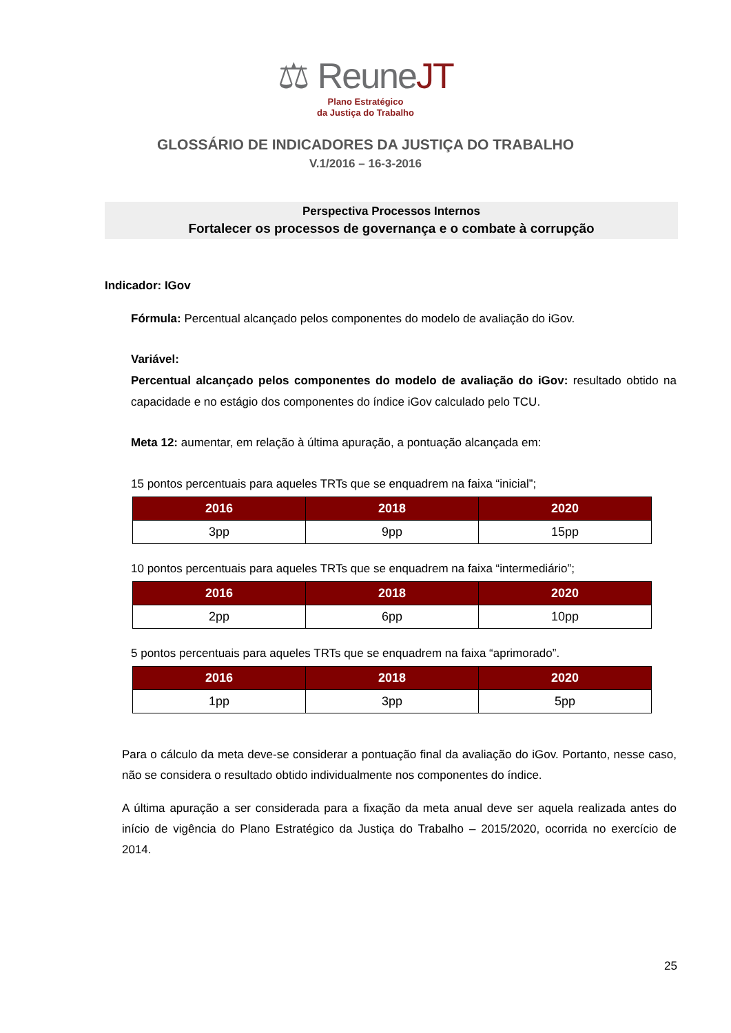⚖ ReuneJT
Plano Estratégico
da Justiça do Trabalho
GLOSSÁRIO DE INDICADORES DA JUSTIÇA DO TRABALHO
V.1/2016 – 16-3-2016
Perspectiva Processos Internos
Fortalecer os processos de governança e o combate à corrupção
Indicador: IGov
Fórmula: Percentual alcançado pelos componentes do modelo de avaliação do iGov.
Variável:
Percentual alcançado pelos componentes do modelo de avaliação do iGov: resultado obtido na capacidade e no estágio dos componentes do índice iGov calculado pelo TCU.
Meta 12: aumentar, em relação à última apuração, a pontuação alcançada em:
15 pontos percentuais para aqueles TRTs que se enquadrem na faixa “inicial”;
| 2016 | 2018 | 2020 |
| --- | --- | --- |
| 3pp | 9pp | 15pp |
10 pontos percentuais para aqueles TRTs que se enquadrem na faixa “intermediário”;
| 2016 | 2018 | 2020 |
| --- | --- | --- |
| 2pp | 6pp | 10pp |
5 pontos percentuais para aqueles TRTs que se enquadrem na faixa “aprimorado”.
| 2016 | 2018 | 2020 |
| --- | --- | --- |
| 1pp | 3pp | 5pp |
Para o cálculo da meta deve-se considerar a pontuação final da avaliação do iGov. Portanto, nesse caso, não se considera o resultado obtido individualmente nos componentes do índice.
A última apuração a ser considerada para a fixação da meta anual deve ser aquela realizada antes do início de vigência do Plano Estratégico da Justiça do Trabalho – 2015/2020, ocorrida no exercício de 2014.
25